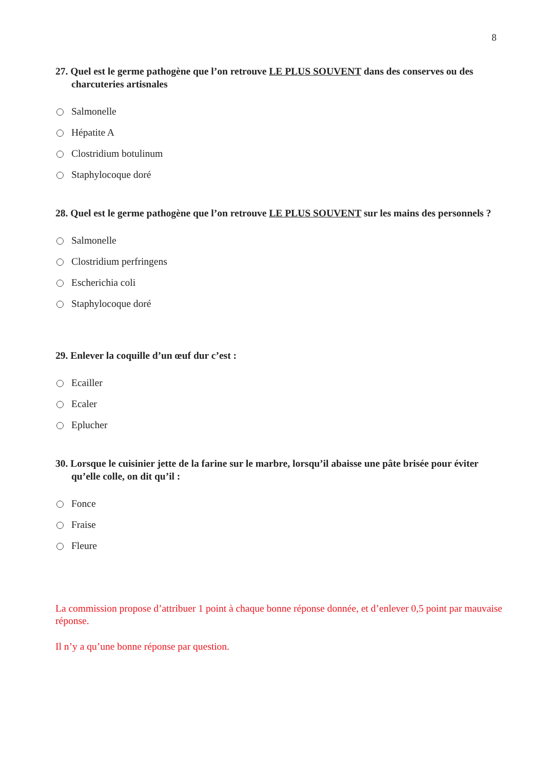8
27. Quel est le germe pathogène que l’on retrouve LE PLUS SOUVENT dans des conserves ou des charcuteries artisnales
Salmonelle
Hépatite A
Clostridium botulinum
Staphylocoque doré
28. Quel est le germe pathogène que l’on retrouve LE PLUS SOUVENT sur les mains des personnels ?
Salmonelle
Clostridium perfringens
Escherichia coli
Staphylocoque doré
29. Enlever la coquille d’un œuf dur c’est :
Ecailler
Ecaler
Eplucher
30. Lorsque le cuisinier jette de la farine sur le marbre, lorsqu’il abaisse une pâte brisée pour éviter qu’elle colle, on dit qu’il :
Fonce
Fraise
Fleure
La commission propose d’attribuer 1 point à chaque bonne réponse donnée, et d’enlever 0,5 point par mauvaise réponse.
Il n’y a qu’une bonne réponse par question.